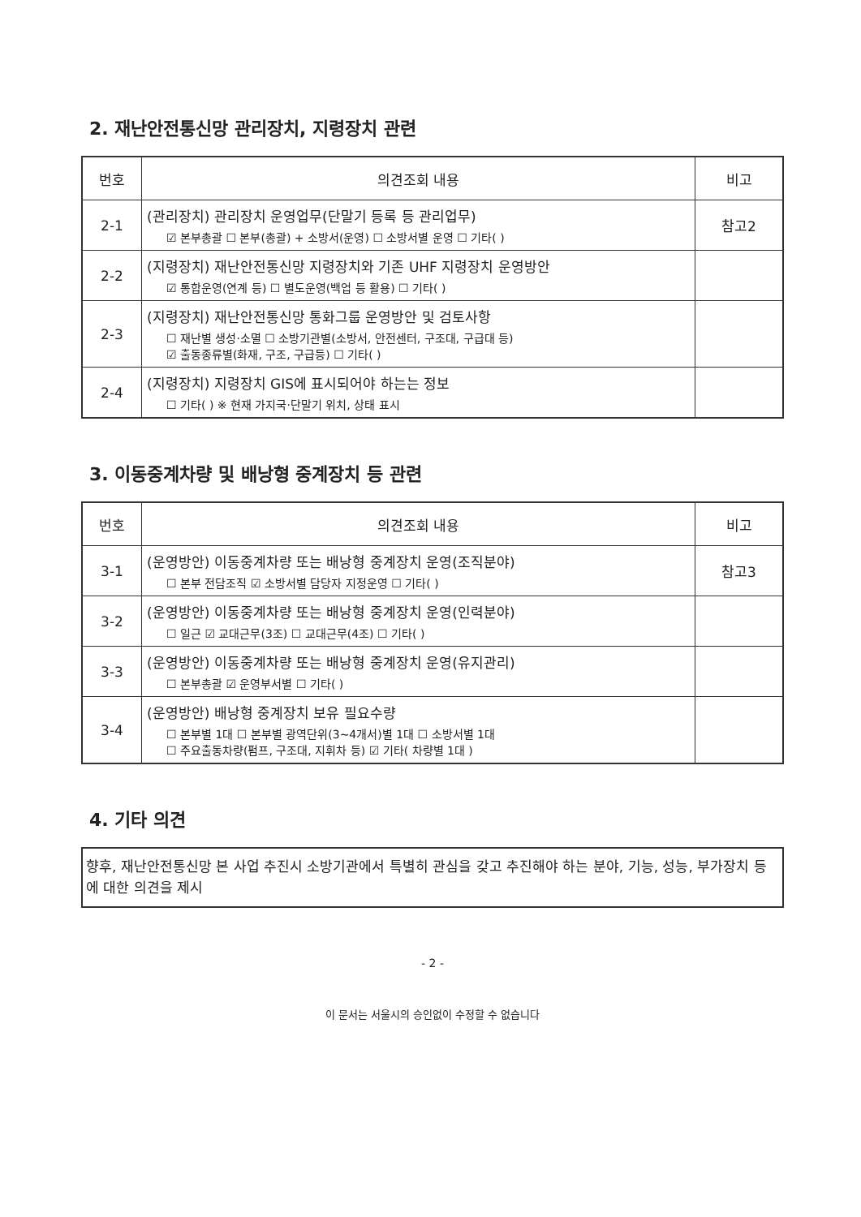2. 재난안전통신망 관리장치, 지령장치 관련
| 번호 | 의견조회 내용 | 비고 |
| --- | --- | --- |
| 2-1 | (관리장치) 관리장치 운영업무(단말기 등록 등 관리업무) ☑ 본부총괄 ☐ 본부(총괄) + 소방서(운영) ☐ 소방서별 운영 ☐ 기타( ) | 참고2 |
| 2-2 | (지령장치) 재난안전통신망 지령장치와 기존 UHF 지령장치 운영방안 ☑ 통합운영(연계 등) ☐ 별도운영(백업 등 활용) ☐ 기타( ) | |
| 2-3 | (지령장치) 재난안전통신망 통화그룹 운영방안 및 검토사항 ☐ 재난별 생성·소멸 ☐ 소방기관별(소방서, 안전센터, 구조대, 구급대 등) ☑ 출동종류별(화재, 구조, 구급등) ☐ 기타( ) | |
| 2-4 | (지령장치) 지령장치 GIS에 표시되어야 하는는 정보 ☐ 기타( ) ※ 현재 가지국·단말기 위치, 상태 표시 | |
3. 이동중계차량 및 배낭형 중계장치 등 관련
| 번호 | 의견조회 내용 | 비고 |
| --- | --- | --- |
| 3-1 | (운영방안) 이동중계차량 또는 배낭형 중계장치 운영(조직분야) ☐ 본부 전담조직 ☑ 소방서별 담당자 지정운영 ☐ 기타( ) | 참고3 |
| 3-2 | (운영방안) 이동중계차량 또는 배낭형 중계장치 운영(인력분야) ☐ 일근 ☑ 교대근무(3조) ☐ 교대근무(4조) ☐ 기타( ) | |
| 3-3 | (운영방안) 이동중계차량 또는 배낭형 중계장치 운영(유지관리) ☐ 본부총괄 ☑ 운영부서별 ☐ 기타( ) | |
| 3-4 | (운영방안) 배낭형 중계장치 보유 필요수량 ☐ 본부별 1대 ☐ 본부별 광역단위(3~4개서)별 1대 ☐ 소방서별 1대 ☐ 주요출동차량(펌프, 구조대, 지휘차 등) ☑ 기타( 차량별 1대 ) | |
4. 기타 의견
향후, 재난안전통신망 본 사업 추진시 소방기관에서 특별히 관심을 갖고 추진해야 하는 분야, 기능, 성능, 부가장치 등에 대한 의견을 제시
- 2 -
이 문서는 서울시의 승인없이 수정할 수 없습니다